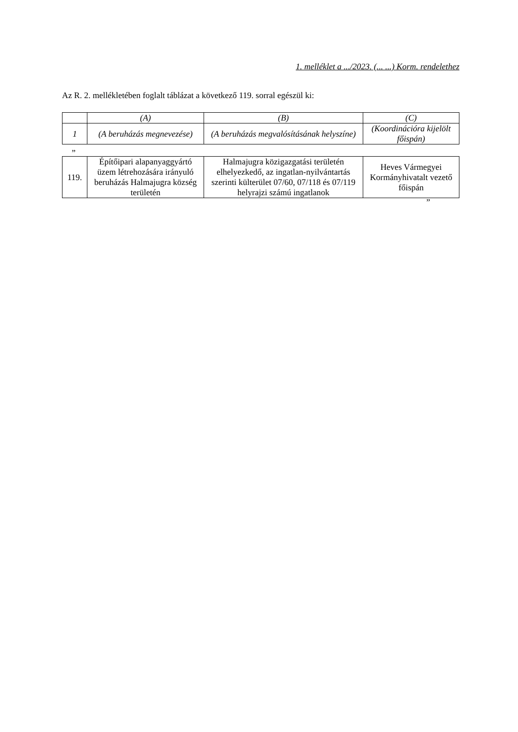1. melléklet a .../2023. (... ...) Korm. rendelethez
Az R. 2. mellékletében foglalt táblázat a következő 119. sorral egészül ki:
| | (A) | (B) | (C) |
| --- | --- | --- | --- |
| 1 | (A beruházás megnevezése) | (A beruházás megvalósításának helyszíne) | (Koordinációra kijelölt főispán) |
”
| 119. | Építőipari alapanyaggyártó üzem létrehozására irányuló beruházás Halmajugra község területén | Halmajugra közigazgatási területén elhelyezkedő, az ingatlan-nyilvántartás szerinti külterület 07/60, 07/118 és 07/119 helyrajzi számú ingatlanok | Heves Vármegyei Kormányhivatalt vezető főispán |
”